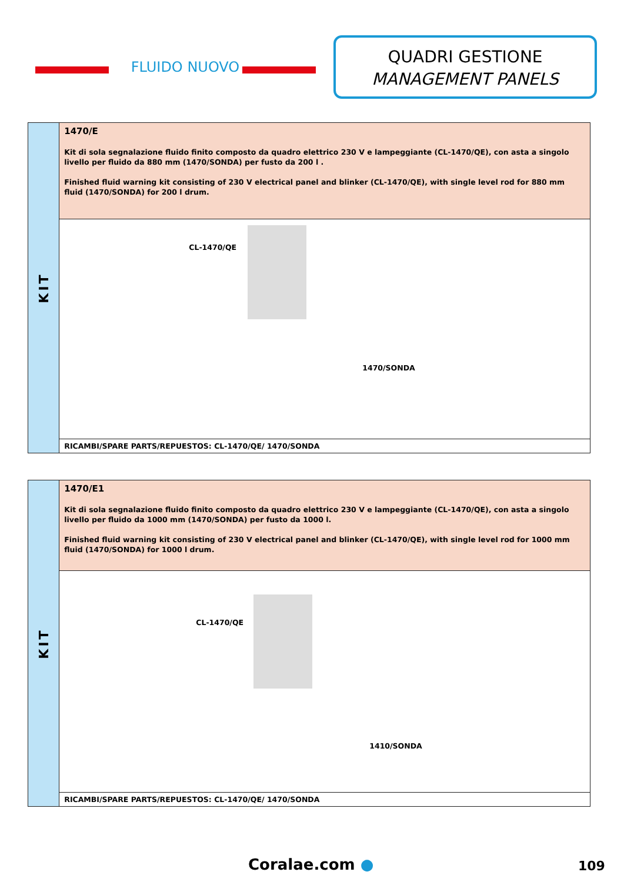FLUIDO NUOVO
QUADRI GESTIONE
MANAGEMENT PANELS
| KIT | 1470/E Kit di sola segnalazione fluido finito composto da quadro elettrico 230 V e lampeggiante (CL-1470/QE), con asta a singolo livello per fluido da 880 mm (1470/SONDA) per fusto da 200 l . Finished fluid warning kit consisting of 230 V electrical panel and blinker (CL-1470/QE), with single level rod for 880 mm fluid (1470/SONDA) for 200 l drum. |
| | CL-1470/QE 1470/SONDA |
| | RICAMBI/SPARE PARTS/REPUESTOS: CL-1470/QE/ 1470/SONDA |
| KIT | 1470/E1 Kit di sola segnalazione fluido finito composto da quadro elettrico 230 V e lampeggiante (CL-1470/QE), con asta a singolo livello per fluido da 1000 mm (1470/SONDA) per fusto da 1000 l. Finished fluid warning kit consisting of 230 V electrical panel and blinker (CL-1470/QE), with single level rod for 1000 mm fluid (1470/SONDA) for 1000 l drum. |
| | CL-1470/QE 1410/SONDA |
| | RICAMBI/SPARE PARTS/REPUESTOS: CL-1470/QE/ 1470/SONDA |
Coralae.com ● 109